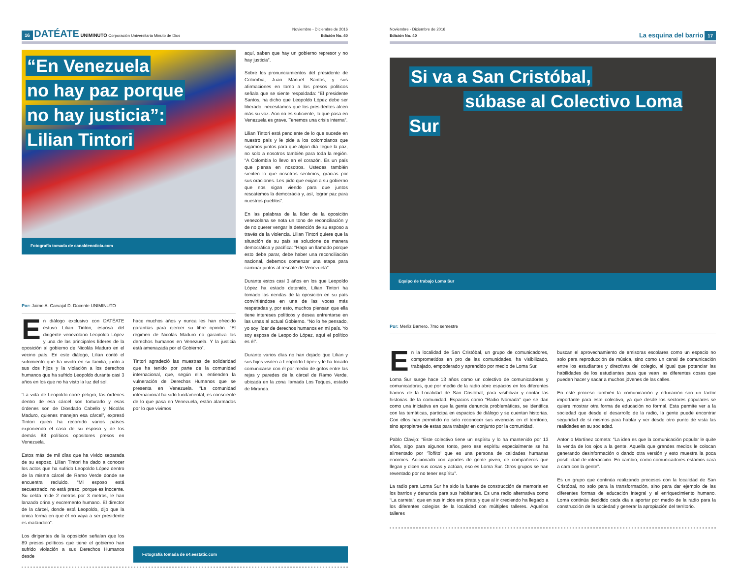16 DATÉATE UNIMINUTO Corporación Universitaria Minuto de Dios
Noviembre - Diciembre de 2016
Edición No. 40
“En Venezuela
no hay paz porque
no hay justicia”:
Lilian Tintori
Fotografía tomada de canaldenoticia.com
Por: Jaime A. Carvajal D. Docente UNIMINUTO
En diálogo exclusivo con DATÉATE estuvo Lilian Tintori, esposa del dirigente venezolano Leopoldo López y una de las principales líderes de la oposición al gobierno de Nicolás Maduro en el vecino país. En este diálogo, Lilian contó el sufrimiento que ha vivido en su familia, junto a sus dos hijos y la violación a los derechos humanos que ha sufrido Leopoldo durante casi 3 años en los que no ha visto la luz del sol.
“La vida de Leopoldo corre peligro, las órdenes dentro de esa cárcel son torturarlo y esas órdenes son de Diosdado Cabello y Nicolás Maduro, quienes manejan esa cárcel”, expresó Tintori quien ha recorrido varios países exponiendo el caso de su esposo y de los demás 88 políticos opositores presos en Venezuela.
Estos más de mil días que ha vivido separada de su esposo, Lilian Tintori ha dado a conocer los actos que ha sufrido Leopoldo López dentro de la misma cárcel de Ramo Verde donde se encuentra recluido. “Mi esposo está secuestrado, no está preso, porque es inocente. Su celda mide 2 metros por 3 metros, le han lanzado orina y excremento humano. El director de la cárcel, donde está Leopoldo, dijo que la única forma en que él no vaya a ser presidente es matándolo”.
Los dirigentes de la oposición señalan que los 89 presos políticos que tiene el gobierno han sufrido violación a sus Derechos Humanos desde
hace muchos años y nunca les han ofrecido garantías para ejercer su libre opinión. “El régimen de Nicolás Maduro no garantiza los derechos humanos en Venezuela. Y la justicia está amenazada por el Gobierno”.
Tintori agradeció las muestras de solidaridad que ha tenido por parte de la comunidad internacional, que, según ella, entienden la vulneración de Derechos Humanos que se presenta en Venezuela. “La comunidad internacional ha sido fundamental, es consciente de lo que pasa en Venezuela, están alarmados por lo que vivimos
aquí, saben que hay un gobierno represor y no hay justicia”.
Sobre los pronunciamientos del presidente de Colombia, Juan Manuel Santos, y sus afirmaciones en torno a los presos políticos señala que se siente respaldada: “El presidente Santos, ha dicho que Leopoldo López debe ser liberado, necesitamos que los presidentes alcen más su voz. Aún no es suficiente, lo que pasa en Venezuela es grave. Tenemos una crisis interna”.
Lilian Tintori está pendiente de lo que sucede en nuestro país y le pide a los colombianos que sigamos juntos para que algún día llegue la paz, no solo a nosotros también para toda la región. “A Colombia lo llevo en el corazón. Es un país que piensa en nosotros. Ustedes también sienten lo que nosotros sentimos; gracias por sus oraciones. Les pido que exijan a su gobierno que nos sigan viendo para que juntos rescatemos la democracia y, así, lograr paz para nuestros pueblos”.
En las palabras de la líder de la oposición venezolana se nota un tono de reconciliación y de no querer vengar la detención de su esposo a través de la violencia. Lilian Tintori quiere que la situación de su país se solucione de manera democrática y pacífica: “Hago un llamado porque esto debe parar, debe haber una reconciliación nacional, debemos comenzar una etapa para caminar juntos al rescate de Venezuela”.
Durante estos casi 3 años en los que Leopoldo López ha estado detenido, Lilian Tintori ha tomado las riendas de la oposición en su país convirtiéndose en una de las voces más respetadas y, por esto, muchos piensan que ella tiene intereses políticos y desea enfrentarse en las urnas al actual Gobierno. “No lo he pensado, yo soy líder de derechos humanos en mi país. Yo soy esposa de Leopoldo López, aquí el político es él”.
Durante varios días no han dejado que Lilian y sus hijos visiten a Leopoldo López y le ha tocado comunicarse con él por medio de gritos entre las rejas y paredes de la cárcel de Ramo Verde, ubicada en la zona llamada Los Teques, estado de Miranda.
Fotografía tomada de s4.eestatic.com
Noviembre - Diciembre de 2016
Edición No. 40
La esquina del barrio 17
Si va a San Cristóbal,
súbase al Colectivo Loma Sur
Equipo de trabajo Loma Sur
Por: Merliz Barrero. 7mo semestre
En la localidad de San Cristóbal, un grupo de comunicadores, comprometidos en pro de las comunidades, ha visibilizado, trabajado, empoderado y aprendido por medio de Loma Sur.
Loma Sur surge hace 13 años como un colectivo de comunicadores y comunicadoras, que por medio de la radio abre espacios en los diferentes barrios de la Localidad de San Cristóbal, para visibilizar y contar las historias de la comunidad. Espacios como “Radio Nómada” que se dan como una iniciativa en que la gente denuncia problemáticas, se identifica con las temáticas, participa en espacios de diálogo y se cuentan historias. Con ellos han permitido no solo reconocer sus vivencias en el territorio, sino apropiarse de estas para trabajar en conjunto por la comunidad.
Pablo Clavijo: “Este colectivo tiene un espíritu y lo ha mantenido por 13 años, algo para algunos tonto, pero ese espíritu especialmente se ha alimentado por ‘Toñito’ que es una persona de calidades humanas enormes. Adicionado con aportes de gente joven, de compañeros que llegan y dicen sus cosas y actúan, eso es Loma Sur. Otros grupos se han reventado por no tener espíritu”.
La radio para Loma Sur ha sido la fuente de construcción de memoria en los barrios y denuncia para sus habitantes. Es una radio alternativa como “La carreta”, que en sus inicios era pirata y que al ir creciendo ha llegado a los diferentes colegios de la localidad con múltiples talleres. Aquellos talleres
buscan el aprovechamiento de emisoras escolares como un espacio no solo para reproducción de música, sino como un canal de comunicación entre los estudiantes y directivas del colegio, al igual que potenciar las habilidades de los estudiantes para que vean las diferentes cosas que pueden hacer y sacar a muchos jóvenes de las calles.
En este proceso también la comunicación y educación son un factor importante para este colectivo, ya que desde los sectores populares se quiere mostrar otra forma de educación no formal. Esta permite ver a la sociedad que desde el desarrollo de la radio, la gente puede encontrar seguridad de sí mismos para hablar y ver desde otro punto de vista las realidades en su sociedad.
Antonio Martínez cometa: “La idea es que la comunicación popular le quite la venda de los ojos a la gente. Aquella que grandes medios le colocan generando desinformación o dando otra versión y esto muestra la poca posibilidad de interacción. En cambio, como comunicadores estamos cara a cara con la gente”.
Es un grupo que continúa realizando procesos con la localidad de San Cristóbal, no solo para la transformación, sino para dar ejemplo de las diferentes formas de educación integral y el enriquecimiento humano. Loma continúa decidido cada día a aportar por medio de la radio para la construcción de la sociedad y generar la apropiación del territorio.